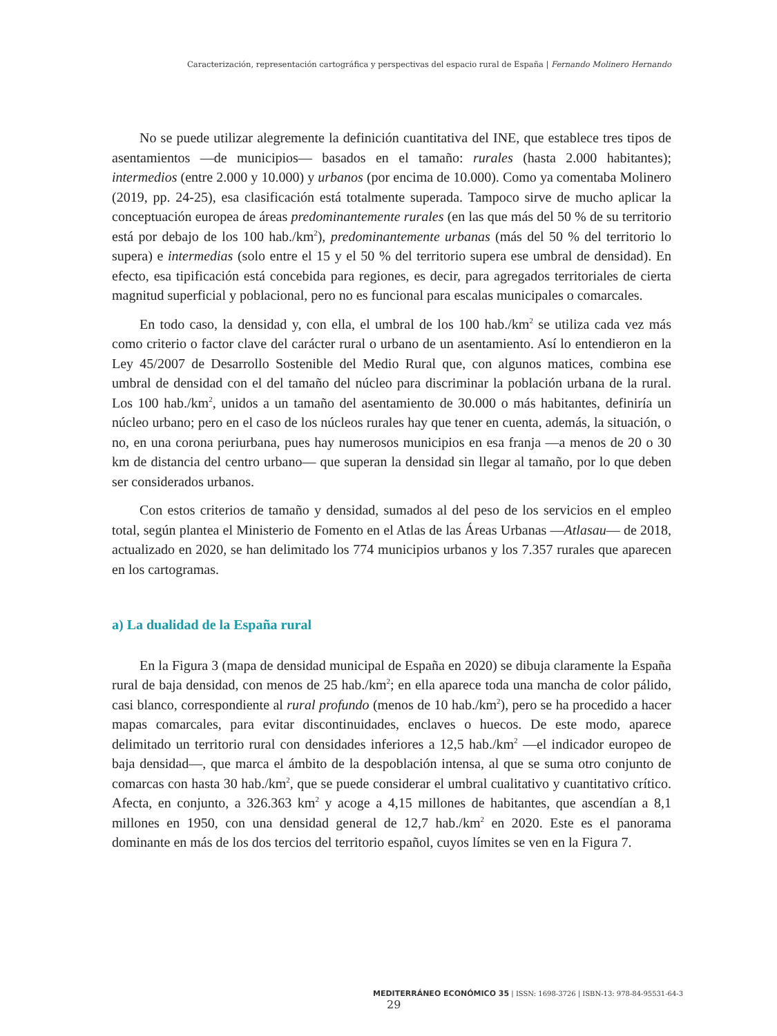Caracterización, representación cartográfica y perspectivas del espacio rural de España | Fernando Molinero Hernando
No se puede utilizar alegremente la definición cuantitativa del INE, que establece tres tipos de asentamientos —de municipios— basados en el tamaño: rurales (hasta 2.000 habitantes); intermedios (entre 2.000 y 10.000) y urbanos (por encima de 10.000). Como ya comentaba Molinero (2019, pp. 24-25), esa clasificación está totalmente superada. Tampoco sirve de mucho aplicar la conceptuación europea de áreas predominantemente rurales (en las que más del 50 % de su territorio está por debajo de los 100 hab./km<sup>2</sup>), predominantemente urbanas (más del 50 % del territorio lo supera) e intermedias (solo entre el 15 y el 50 % del territorio supera ese umbral de densidad). En efecto, esa tipificación está concebida para regiones, es decir, para agregados territoriales de cierta magnitud superficial y poblacional, pero no es funcional para escalas municipales o comarcales.
En todo caso, la densidad y, con ella, el umbral de los 100 hab./km<sup>2</sup> se utiliza cada vez más como criterio o factor clave del carácter rural o urbano de un asentamiento. Así lo entendieron en la Ley 45/2007 de Desarrollo Sostenible del Medio Rural que, con algunos matices, combina ese umbral de densidad con el del tamaño del núcleo para discriminar la población urbana de la rural. Los 100 hab./km<sup>2</sup>, unidos a un tamaño del asentamiento de 30.000 o más habitantes, definiría un núcleo urbano; pero en el caso de los núcleos rurales hay que tener en cuenta, además, la situación, o no, en una corona periurbana, pues hay numerosos municipios en esa franja —a menos de 20 o 30 km de distancia del centro urbano— que superan la densidad sin llegar al tamaño, por lo que deben ser considerados urbanos.
Con estos criterios de tamaño y densidad, sumados al del peso de los servicios en el empleo total, según plantea el Ministerio de Fomento en el Atlas de las Áreas Urbanas —Atlasau— de 2018, actualizado en 2020, se han delimitado los 774 municipios urbanos y los 7.357 rurales que aparecen en los cartogramas.
a) La dualidad de la España rural
En la Figura 3 (mapa de densidad municipal de España en 2020) se dibuja claramente la España rural de baja densidad, con menos de 25 hab./km<sup>2</sup>; en ella aparece toda una mancha de color pálido, casi blanco, correspondiente al rural profundo (menos de 10 hab./km<sup>2</sup>), pero se ha procedido a hacer mapas comarcales, para evitar discontinuidades, enclaves o huecos. De este modo, aparece delimitado un territorio rural con densidades inferiores a 12,5 hab./km<sup>2</sup> —el indicador europeo de baja densidad—, que marca el ámbito de la despoblación intensa, al que se suma otro conjunto de comarcas con hasta 30 hab./km<sup>2</sup>, que se puede considerar el umbral cualitativo y cuantitativo crítico. Afecta, en conjunto, a 326.363 km<sup>2</sup> y acoge a 4,15 millones de habitantes, que ascendían a 8,1 millones en 1950, con una densidad general de 12,7 hab./km<sup>2</sup> en 2020. Este es el panorama dominante en más de los dos tercios del territorio español, cuyos límites se ven en la Figura 7.
MEDITERRÁNEO ECONÓMICO 35 | ISSN: 1698-3726 | ISBN-13: 978-84-95531-64-3 29